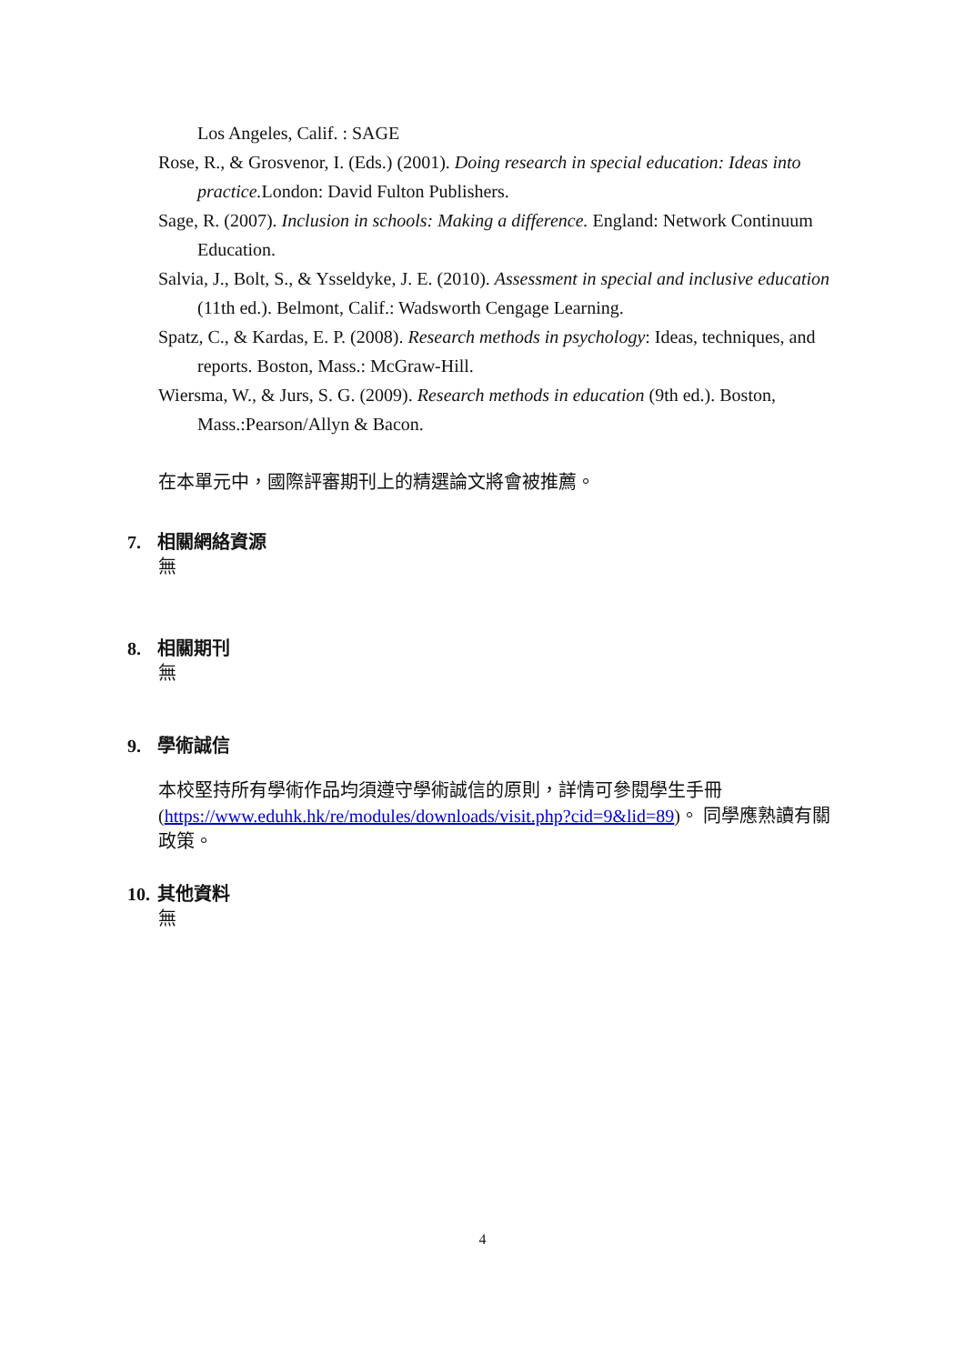Los Angeles, Calif. : SAGE
Rose, R., & Grosvenor, I. (Eds.) (2001). Doing research in special education: Ideas into practice. London: David Fulton Publishers.
Sage, R. (2007). Inclusion in schools: Making a difference. England: Network Continuum Education.
Salvia, J., Bolt, S., & Ysseldyke, J. E. (2010). Assessment in special and inclusive education (11th ed.). Belmont, Calif.: Wadsworth Cengage Learning.
Spatz, C., & Kardas, E. P. (2008). Research methods in psychology: Ideas, techniques, and reports. Boston, Mass.: McGraw-Hill.
Wiersma, W., & Jurs, S. G. (2009). Research methods in education (9th ed.). Boston, Mass.:Pearson/Allyn & Bacon.
在本單元中，國際評審期刊上的精選論文將會被推薦。
7. 相關網絡資源
無
8. 相關期刊
無
9. 學術誠信
本校堅持所有學術作品均須遵守學術誠信的原則，詳情可參閱學生手冊 (https://www.eduhk.hk/re/modules/downloads/visit.php?cid=9&lid=89)。 同學應熟讀有關政策。
10. 其他資料
無
4